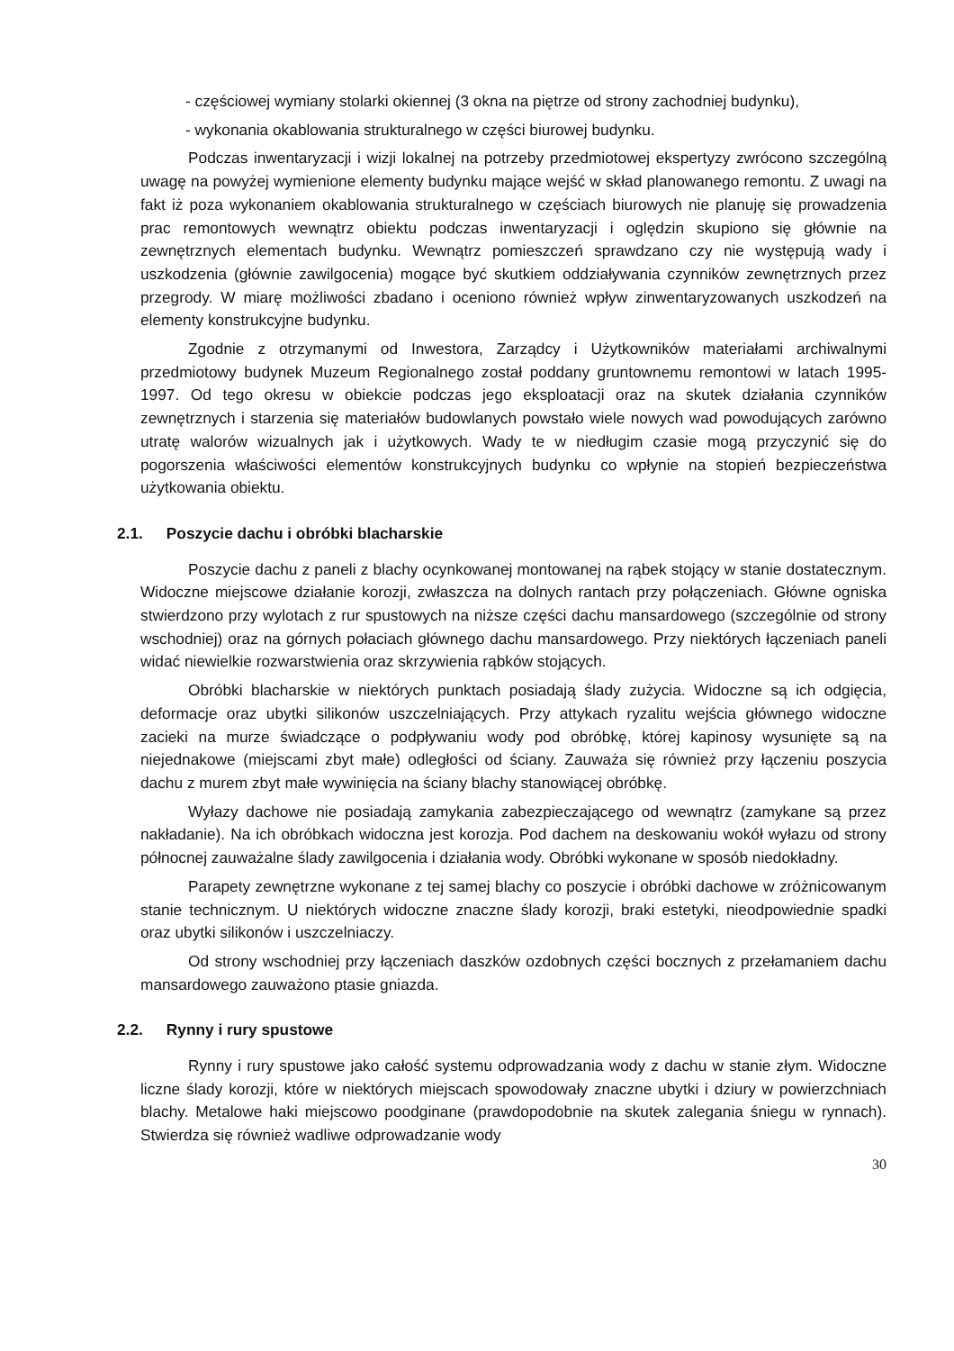- częściowej wymiany stolarki okiennej (3 okna na piętrze od strony zachodniej budynku),
- wykonania okablowania strukturalnego w części biurowej budynku.
Podczas inwentaryzacji i wizji lokalnej na potrzeby przedmiotowej ekspertyzy zwrócono szczególną uwagę na powyżej wymienione elementy budynku mające wejść w skład planowanego remontu. Z uwagi na fakt iż poza wykonaniem okablowania strukturalnego w częściach biurowych nie planuję się prowadzenia prac remontowych wewnątrz obiektu podczas inwentaryzacji i oględzin skupiono się głównie na zewnętrznych elementach budynku. Wewnątrz pomieszczeń sprawdzano czy nie występują wady i uszkodzenia (głównie zawilgocenia) mogące być skutkiem oddziaływania czynników zewnętrznych przez przegrody. W miarę możliwości zbadano i oceniono również wpływ zinwentaryzowanych uszkodzeń na elementy konstrukcyjne budynku.
Zgodnie z otrzymanymi od Inwestora, Zarządcy i Użytkowników materiałami archiwalnymi przedmiotowy budynek Muzeum Regionalnego został poddany gruntownemu remontowi w latach 1995-1997. Od tego okresu w obiekcie podczas jego eksploatacji oraz na skutek działania czynników zewnętrznych i starzenia się materiałów budowlanych powstało wiele nowych wad powodujących zarówno utratę walorów wizualnych jak i użytkowych. Wady te w niedługim czasie mogą przyczynić się do pogorszenia właściwości elementów konstrukcyjnych budynku co wpłynie na stopień bezpieczeństwa użytkowania obiektu.
2.1. Poszycie dachu i obróbki blacharskie
Poszycie dachu z paneli z blachy ocynkowanej montowanej na rąbek stojący w stanie dostatecznym. Widoczne miejscowe działanie korozji, zwłaszcza na dolnych rantach przy połączeniach. Główne ogniska stwierdzono przy wylotach z rur spustowych na niższe części dachu mansardowego (szczególnie od strony wschodniej) oraz na górnych połaciach głównego dachu mansardowego. Przy niektórych łączeniach paneli widać niewielkie rozwarstwienia oraz skrzywienia rąbków stojących.
Obróbki blacharskie w niektórych punktach posiadają ślady zużycia. Widoczne są ich odgięcia, deformacje oraz ubytki silikonów uszczelniających. Przy attykach ryzalitu wejścia głównego widoczne zacieki na murze świadczące o podpływaniu wody pod obróbkę, której kapinosy wysunięte są na niejednakowe (miejscami zbyt małe) odległości od ściany. Zauważa się również przy łączeniu poszycia dachu z murem zbyt małe wywinięcia na ściany blachy stanowiącej obróbkę.
Wyłazy dachowe nie posiadają zamykania zabezpieczającego od wewnątrz (zamykane są przez nakładanie). Na ich obróbkach widoczna jest korozja. Pod dachem na deskowaniu wokół wyłazu od strony północnej zauważalne ślady zawilgocenia i działania wody. Obróbki wykonane w sposób niedokładny.
Parapety zewnętrzne wykonane z tej samej blachy co poszycie i obróbki dachowe w zróżnicowanym stanie technicznym. U niektórych widoczne znaczne ślady korozji, braki estetyki, nieodpowiednie spadki oraz ubytki silikonów i uszczelniaczy.
Od strony wschodniej przy łączeniach daszków ozdobnych części bocznych z przełamaniem dachu mansardowego zauważono ptasie gniazda.
2.2. Rynny i rury spustowe
Rynny i rury spustowe jako całość systemu odprowadzania wody z dachu w stanie złym. Widoczne liczne ślady korozji, które w niektórych miejscach spowodowały znaczne ubytki i dziury w powierzchniach blachy. Metalowe haki miejscowo poodginane (prawdopodobnie na skutek zalegania śniegu w rynnach). Stwierdza się również wadliwe odprowadzanie wody
30